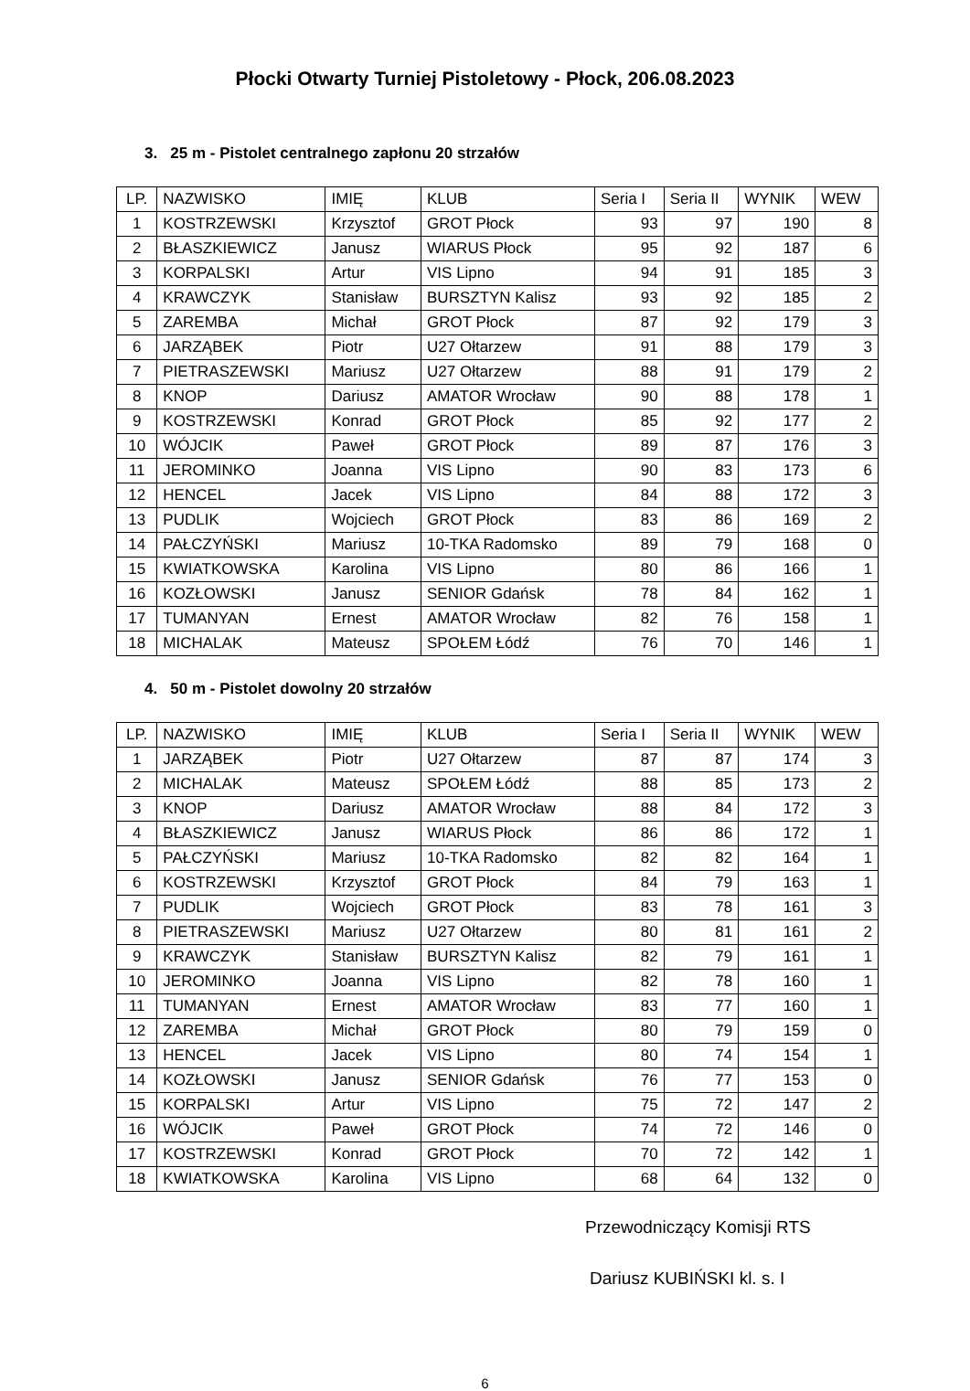Płocki Otwarty Turniej Pistoletowy - Płock, 206.08.2023
3. 25 m - Pistolet centralnego zapłonu 20 strzałów
| LP. | NAZWISKO | IMIĘ | KLUB | Seria I | Seria II | WYNIK | WEW |
| 1 | KOSTRZEWSKI | Krzysztof | GROT Płock | 93 | 97 | 190 | 8 |
| 2 | BŁASZKIEWICZ | Janusz | WIARUS Płock | 95 | 92 | 187 | 6 |
| 3 | KORPALSKI | Artur | VIS Lipno | 94 | 91 | 185 | 3 |
| 4 | KRAWCZYK | Stanisław | BURSZTYN Kalisz | 93 | 92 | 185 | 2 |
| 5 | ZAREMBA | Michał | GROT Płock | 87 | 92 | 179 | 3 |
| 6 | JARZĄBEK | Piotr | U27 Ołtarzew | 91 | 88 | 179 | 3 |
| 7 | PIETRASZEWSKI | Mariusz | U27 Ołtarzew | 88 | 91 | 179 | 2 |
| 8 | KNOP | Dariusz | AMATOR Wrocław | 90 | 88 | 178 | 1 |
| 9 | KOSTRZEWSKI | Konrad | GROT Płock | 85 | 92 | 177 | 2 |
| 10 | WÓJCIK | Paweł | GROT Płock | 89 | 87 | 176 | 3 |
| 11 | JEROMINKO | Joanna | VIS Lipno | 90 | 83 | 173 | 6 |
| 12 | HENCEL | Jacek | VIS Lipno | 84 | 88 | 172 | 3 |
| 13 | PUDLIK | Wojciech | GROT Płock | 83 | 86 | 169 | 2 |
| 14 | PAŁCZYŃSKI | Mariusz | 10-TKA Radomsko | 89 | 79 | 168 | 0 |
| 15 | KWIATKOWSKA | Karolina | VIS Lipno | 80 | 86 | 166 | 1 |
| 16 | KOZŁOWSKI | Janusz | SENIOR Gdańsk | 78 | 84 | 162 | 1 |
| 17 | TUMANYAN | Ernest | AMATOR Wrocław | 82 | 76 | 158 | 1 |
| 18 | MICHALAK | Mateusz | SPOŁEM Łódź | 76 | 70 | 146 | 1 |
4. 50 m - Pistolet dowolny 20 strzałów
| LP. | NAZWISKO | IMIĘ | KLUB | Seria I | Seria II | WYNIK | WEW |
| 1 | JARZĄBEK | Piotr | U27 Ołtarzew | 87 | 87 | 174 | 3 |
| 2 | MICHALAK | Mateusz | SPOŁEM Łódź | 88 | 85 | 173 | 2 |
| 3 | KNOP | Dariusz | AMATOR Wrocław | 88 | 84 | 172 | 3 |
| 4 | BŁASZKIEWICZ | Janusz | WIARUS Płock | 86 | 86 | 172 | 1 |
| 5 | PAŁCZYŃSKI | Mariusz | 10-TKA Radomsko | 82 | 82 | 164 | 1 |
| 6 | KOSTRZEWSKI | Krzysztof | GROT Płock | 84 | 79 | 163 | 1 |
| 7 | PUDLIK | Wojciech | GROT Płock | 83 | 78 | 161 | 3 |
| 8 | PIETRASZEWSKI | Mariusz | U27 Ołtarzew | 80 | 81 | 161 | 2 |
| 9 | KRAWCZYK | Stanisław | BURSZTYN Kalisz | 82 | 79 | 161 | 1 |
| 10 | JEROMINKO | Joanna | VIS Lipno | 82 | 78 | 160 | 1 |
| 11 | TUMANYAN | Ernest | AMATOR Wrocław | 83 | 77 | 160 | 1 |
| 12 | ZAREMBA | Michał | GROT Płock | 80 | 79 | 159 | 0 |
| 13 | HENCEL | Jacek | VIS Lipno | 80 | 74 | 154 | 1 |
| 14 | KOZŁOWSKI | Janusz | SENIOR Gdańsk | 76 | 77 | 153 | 0 |
| 15 | KORPALSKI | Artur | VIS Lipno | 75 | 72 | 147 | 2 |
| 16 | WÓJCIK | Paweł | GROT Płock | 74 | 72 | 146 | 0 |
| 17 | KOSTRZEWSKI | Konrad | GROT Płock | 70 | 72 | 142 | 1 |
| 18 | KWIATKOWSKA | Karolina | VIS Lipno | 68 | 64 | 132 | 0 |
Przewodniczący Komisji RTS
Dariusz KUBIŃSKI kl. s. I
6